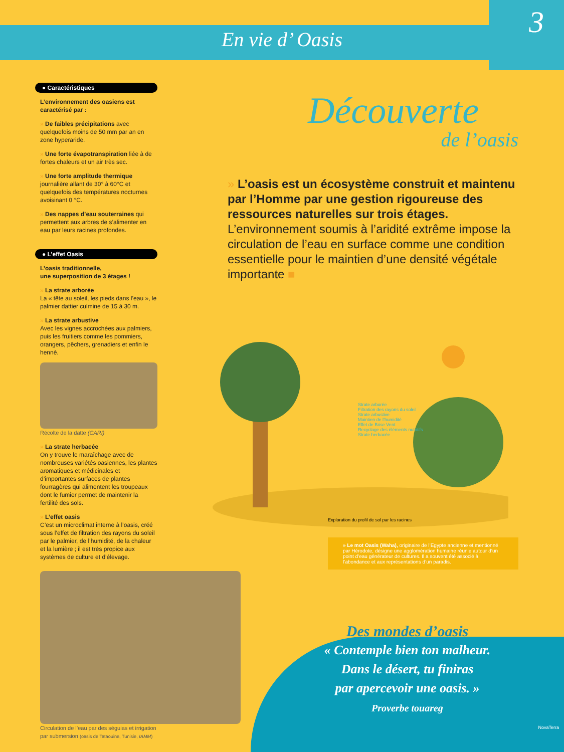En vie d’ Oasis 3
● Caractéristiques
L’environnement des oasiens est caractérisé par :
» De faibles précipitations avec quelquefois moins de 50 mm par an en zone hyperaride.
» Une forte évapotranspiration liée à de fortes chaleurs et un air très sec.
» Une forte amplitude thermique journalière allant de 30° à 60°C et quelquefois des températures nocturnes avoisinant 0 °C.
» Des nappes d’eau souterraines qui permettent aux arbres de s’alimenter en eau par leurs racines profondes.
● L’effet Oasis
L’oasis traditionnelle,
une superposition de 3 étages !
» La strate arborée
La « tête au soleil, les pieds dans l’eau », le palmier dattier culmine de 15 à 30 m.
» La strate arbustive
Avec les vignes accrochées aux palmiers, puis les fruitiers comme les pommiers, orangers, pêchers, grenadiers et enfin le henné.
Récolte de la datte (CARI)
» La strate herbacée
On y trouve le maraîchage avec de nombreuses variétés oasiennes, les plantes aromatiques et médicinales et d’importantes surfaces de plantes fourragères qui alimentent les troupeaux dont le fumier permet de maintenir la fertilité des sols.
» L’effet oasis
C’est un microclimat interne à l’oasis, créé sous l’effet de filtration des rayons du soleil par le palmier, de l’humidité, de la chaleur et la lumière ; il est très propice aux systèmes de culture et d’élevage.
Circulation de l’eau par des séguias et irrigation par submersion (oasis de Tataouine, Tunisie, IAMM)
Découverte
de l’oasis
» L’oasis est un écosystème construit et maintenu par l’Homme par une gestion rigoureuse des ressources naturelles sur trois étages. L’environnement soumis à l’aridité extrême impose la circulation de l’eau en surface comme une condition essentielle pour le maintien d’une densité végétale importante ■
Strate arborée
Filtration des rayons du soleil
Strate arbustive
Maintien de l’humidité
Effet de Brise Vent
Recyclage des éléments nutritifs
Strate herbacée
Exploration du profil de sol par les racines
» Le mot Oasis (Waha), originaire de l’Egypte ancienne et mentionné par Hérodote, désigne une agglomération humaine réunie autour d’un point d’eau générateur de cultures. Il a souvent été associé à l’abondance et aux représentations d’un paradis.
Des mondes d’oasis
« Contemple bien ton malheur.
Dans le désert, tu finiras
par apercevoir une oasis. »
Proverbe touareg
NovaTerra